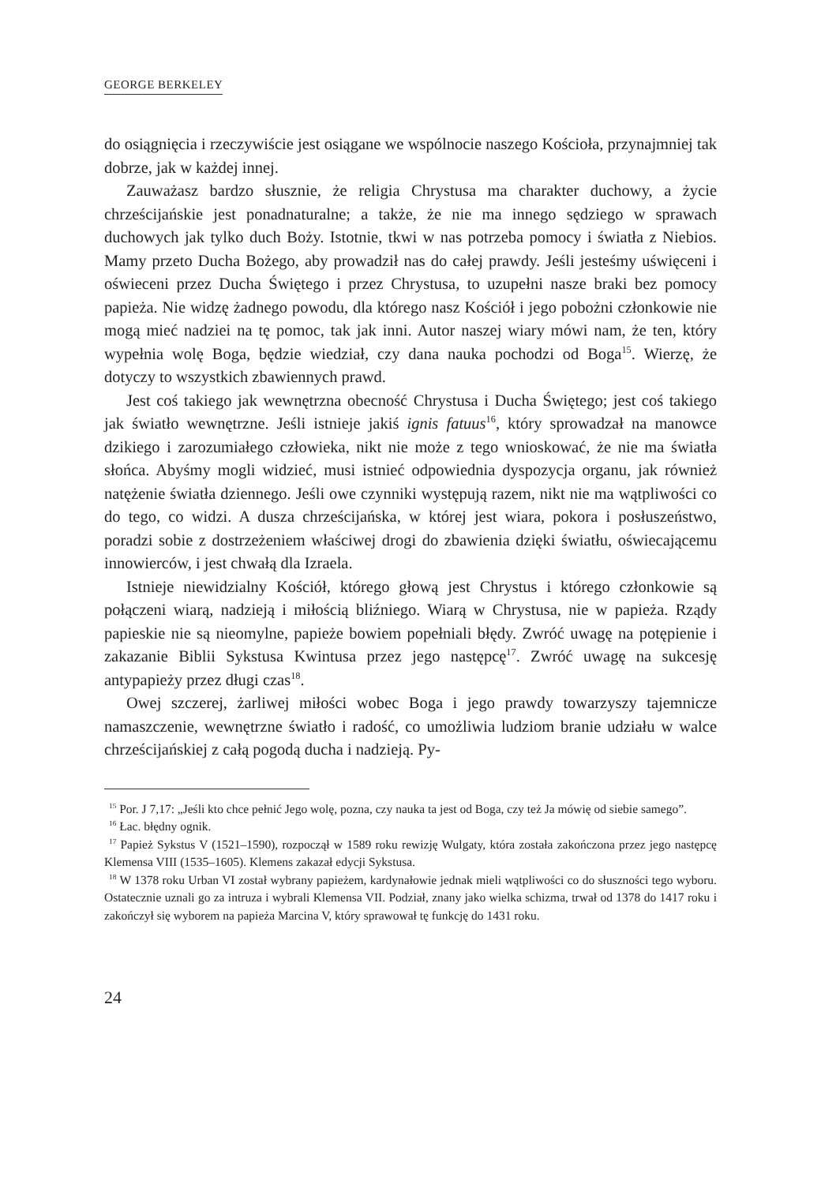GEORGE BERKELEY
do osiągnięcia i rzeczywiście jest osiągane we wspólnocie naszego Kościoła, przynajmniej tak dobrze, jak w każdej innej.
Zauważasz bardzo słusznie, że religia Chrystusa ma charakter duchowy, a życie chrześcijańskie jest ponadnaturalne; a także, że nie ma innego sędziego w sprawach duchowych jak tylko duch Boży. Istotnie, tkwi w nas potrzeba pomocy i światła z Niebios. Mamy przeto Ducha Bożego, aby prowadził nas do całej prawdy. Jeśli jesteśmy uświęceni i oświeceni przez Ducha Świętego i przez Chrystusa, to uzupełni nasze braki bez pomocy papieża. Nie widzę żadnego powodu, dla którego nasz Kościół i jego pobożni członkowie nie mogą mieć nadziei na tę pomoc, tak jak inni. Autor naszej wiary mówi nam, że ten, który wypełnia wolę Boga, będzie wiedział, czy dana nauka pochodzi od Boga<sup>15</sup>. Wierzę, że dotyczy to wszystkich zbawiennych prawd.
Jest coś takiego jak wewnętrzna obecność Chrystusa i Ducha Świętego; jest coś takiego jak światło wewnętrzne. Jeśli istnieje jakiś ignis fatuus<sup>16</sup>, który sprowadzał na manowce dzikiego i zarozumiałego człowieka, nikt nie może z tego wnioskować, że nie ma światła słońca. Abyśmy mogli widzieć, musi istnieć odpowiednia dyspozycja organu, jak również natężenie światła dziennego. Jeśli owe czynniki występują razem, nikt nie ma wątpliwości co do tego, co widzi. A dusza chrześcijańska, w której jest wiara, pokora i posłuszeństwo, poradzi sobie z dostrzeżeniem właściwej drogi do zbawienia dzięki światłu, oświecającemu innowierców, i jest chwałą dla Izraela.
Istnieje niewidzialny Kościół, którego głową jest Chrystus i którego członkowie są połączeni wiarą, nadzieją i miłością bliźniego. Wiarą w Chrystusa, nie w papieża. Rządy papieskie nie są nieomylne, papieże bowiem popełniali błędy. Zwróć uwagę na potępienie i zakazanie Biblii Sykstusa Kwintusa przez jego następcę<sup>17</sup>. Zwróć uwagę na sukcesję antypapieży przez długi czas<sup>18</sup>.
Owej szczerej, żarliwej miłości wobec Boga i jego prawdy towarzyszy tajemnicze namaszczenie, wewnętrzne światło i radość, co umożliwia ludziom branie udziału w walce chrześcijańskiej z całą pogodą ducha i nadzieją. Py-
<sup>15</sup> Por. J 7,17: „Jeśli kto chce pełnić Jego wolę, pozna, czy nauka ta jest od Boga, czy też Ja mówię od siebie samego”.
<sup>16</sup> Łac. błędny ognik.
<sup>17</sup> Papież Sykstus V (1521–1590), rozpoczął w 1589 roku rewizję Wulgaty, która została zakończona przez jego następcę Klemensa VIII (1535–1605). Klemens zakazał edycji Sykstusa.
<sup>18</sup> W 1378 roku Urban VI został wybrany papieżem, kardynałowie jednak mieli wątpliwości co do słuszności tego wyboru. Ostatecznie uznali go za intruza i wybrali Klemensa VII. Podział, znany jako wielka schizma, trwał od 1378 do 1417 roku i zakończył się wyborem na papieża Marcina V, który sprawował tę funkcję do 1431 roku.
24